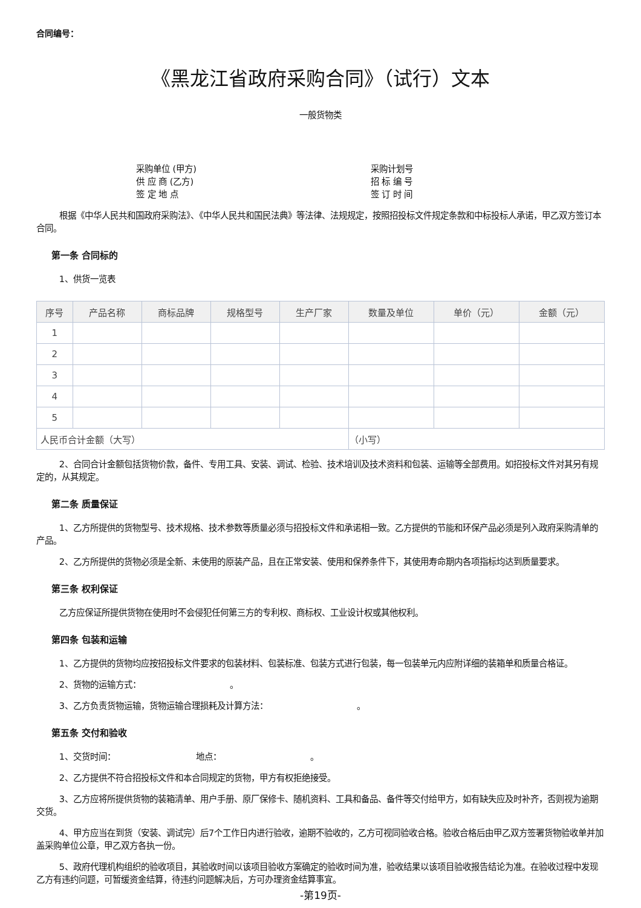合同编号：
《黑龙江省政府采购合同》（试行）文本
一般货物类
采购单位 (甲方)
采购计划号
供 应 商 (乙方)
招 标 编 号
签 定 地 点
签 订 时 间
根据《中华人民共和国政府采购法》、《中华人民共和国民法典》等法律、法规规定，按照招投标文件规定条款和中标投标人承诺，甲乙双方签订本合同。
第一条 合同标的
1、供货一览表
| 序号 | 产品名称 | 商标品牌 | 规格型号 | 生产厂家 | 数量及单位 | 单价（元） | 金额（元） |
| --- | --- | --- | --- | --- | --- | --- | --- |
| 1 | | | | | | | |
| 2 | | | | | | | |
| 3 | | | | | | | |
| 4 | | | | | | | |
| 5 | | | | | | | |
| 人民币合计金额（大写） | | | | | （小写） | | |
2、合同合计金额包括货物价款，备件、专用工具、安装、调试、检验、技术培训及技术资料和包装、运输等全部费用。如招投标文件对其另有规定的，从其规定。
第二条 质量保证
1、乙方所提供的货物型号、技术规格、技术参数等质量必须与招投标文件和承诺相一致。乙方提供的节能和环保产品必须是列入政府采购清单的产品。
2、乙方所提供的货物必须是全新、未使用的原装产品，且在正常安装、使用和保养条件下，其使用寿命期内各项指标均达到质量要求。
第三条 权利保证
乙方应保证所提供货物在使用时不会侵犯任何第三方的专利权、商标权、工业设计权或其他权利。
第四条 包装和运输
1、乙方提供的货物均应按招投标文件要求的包装材料、包装标准、包装方式进行包装，每一包装单元内应附详细的装箱单和质量合格证。
2、货物的运输方式：　　　　　　　　　　　。
3、乙方负责货物运输，货物运输合理损耗及计算方法：　　　　　　　　　　　。
第五条 交付和验收
1、交货时间：　　　　　　　　　　地点：　　　　　　　　　　　。
2、乙方提供不符合招投标文件和本合同规定的货物，甲方有权拒绝接受。
3、乙方应将所提供货物的装箱清单、用户手册、原厂保修卡、随机资料、工具和备品、备件等交付给甲方，如有缺失应及时补齐，否则视为逾期交货。
4、甲方应当在到货（安装、调试完）后7个工作日内进行验收，逾期不验收的，乙方可视同验收合格。验收合格后由甲乙双方签署货物验收单并加盖采购单位公章，甲乙双方各执一份。
5、政府代理机构组织的验收项目，其验收时间以该项目验收方案确定的验收时间为准，验收结果以该项目验收报告结论为准。在验收过程中发现乙方有违约问题，可暂缓资金结算，待违约问题解决后，方可办理资金结算事宜。
-第19页-